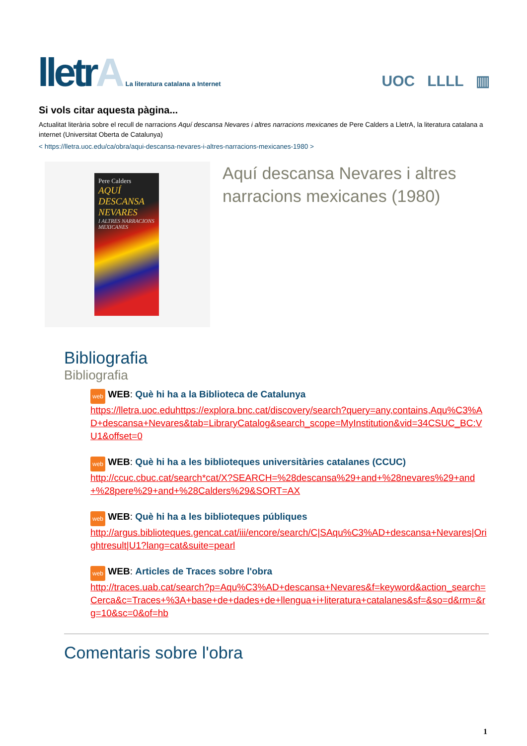lletrA
La literatura catalana a Internet
UOC LLLL ▥
Si vols citar aquesta pàgina...
Actualitat literària sobre el recull de narracions Aquí descansa Nevares i altres narracions mexicanes de Pere Calders a LletrA, la literatura catalana a internet (Universitat Oberta de Catalunya)
< https://lletra.uoc.edu/ca/obra/aqui-descansa-nevares-i-altres-narracions-mexicanes-1980 >
Pere Calders
AQUÍ DESCANSA NEVARES
I ALTRES NARRACIONS MEXICANES
Aquí descansa Nevares i altres narracions mexicanes (1980)
Bibliografia
Bibliografia
web WEB: Què hi ha a la Biblioteca de Catalunya
https://lletra.uoc.eduhttps://explora.bnc.cat/discovery/search?query=any,contains,Aqu%C3%AD+descansa+Nevares&tab=LibraryCatalog&search_scope=MyInstitution&vid=34CSUC_BC:VU1&offset=0
web WEB: Què hi ha a les biblioteques universitàries catalanes (CCUC)
http://ccuc.cbuc.cat/search*cat/X?SEARCH=%28descansa%29+and+%28nevares%29+and+%28pere%29+and+%28Calders%29&SORT=AX
web WEB: Què hi ha a les biblioteques públiques
http://argus.biblioteques.gencat.cat/iii/encore/search/C|SAqu%C3%AD+descansa+Nevares|Orightresult|U1?lang=cat&suite=pearl
web WEB: Articles de Traces sobre l'obra
http://traces.uab.cat/search?p=Aqu%C3%AD+descansa+Nevares&f=keyword&action_search=Cerca&c=Traces+%3A+base+de+dades+de+llengua+i+literatura+catalanes&sf=&so=d&rm=&rg=10&sc=0&of=hb
Comentaris sobre l'obra
1